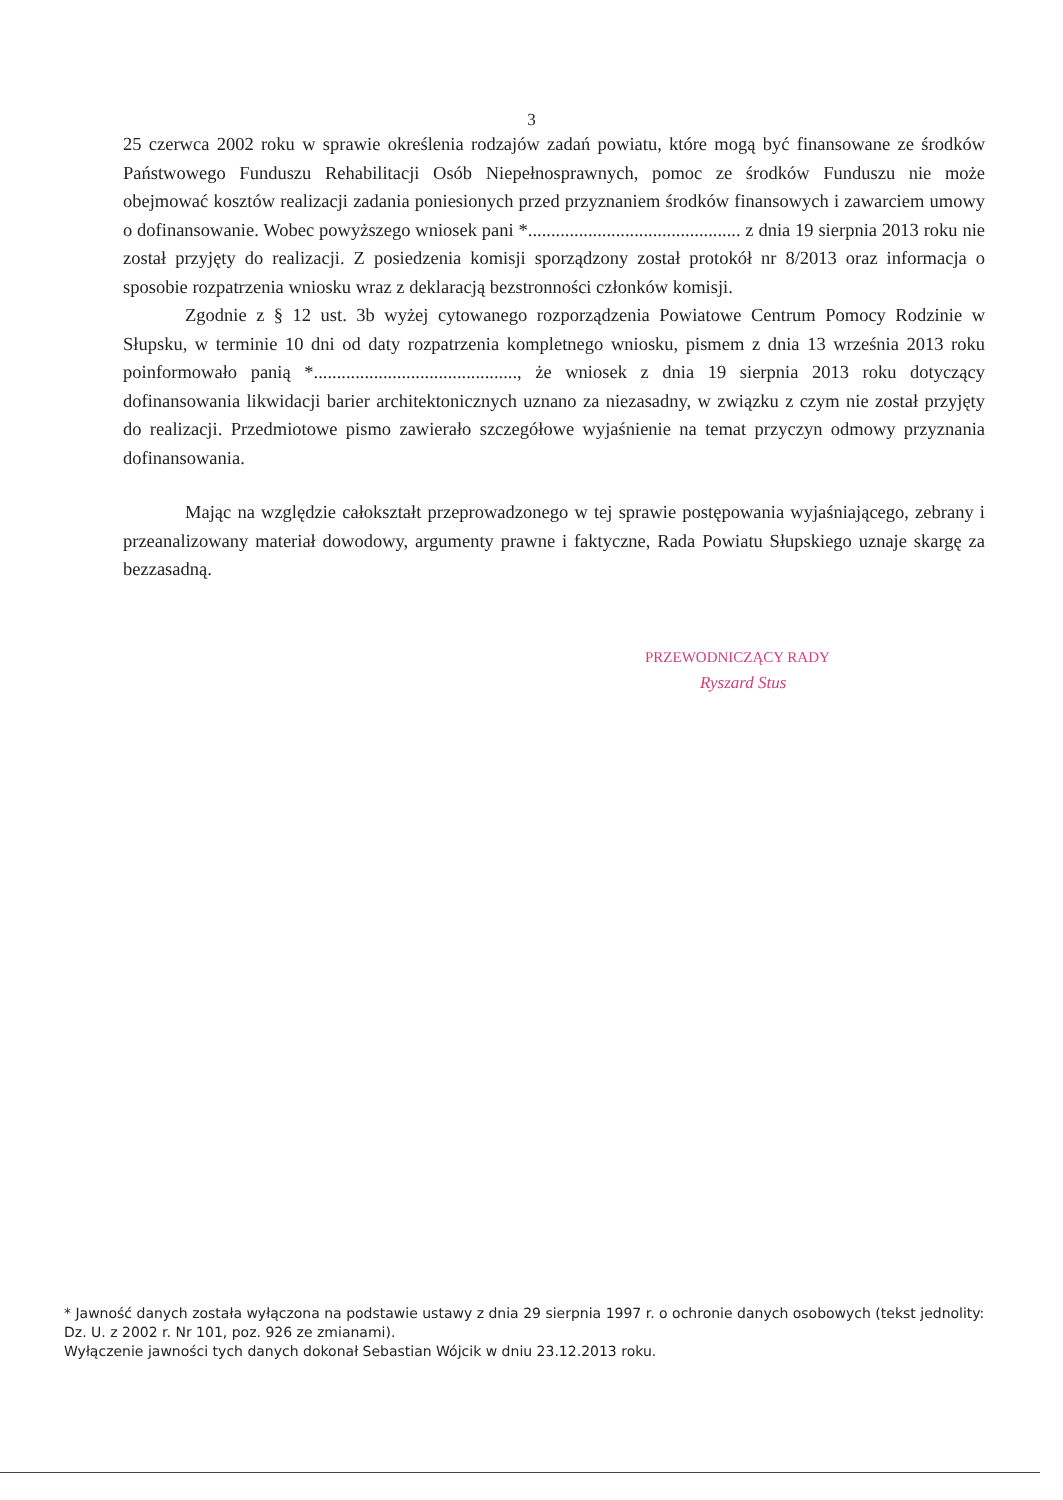3
25 czerwca 2002 roku w sprawie określenia rodzajów zadań powiatu, które mogą być finansowane ze środków Państwowego Funduszu Rehabilitacji Osób Niepełnosprawnych, pomoc ze środków Funduszu nie może obejmować kosztów realizacji zadania poniesionych przed przyznaniem środków finansowych i zawarciem umowy o dofinansowanie. Wobec powyższego wniosek pani *.............................................. z dnia 19 sierpnia 2013 roku nie został przyjęty do realizacji. Z posiedzenia komisji sporządzony został protokół nr 8/2013 oraz informacja o sposobie rozpatrzenia wniosku wraz z deklaracją bezstronności członków komisji.
Zgodnie z § 12 ust. 3b wyżej cytowanego rozporządzenia Powiatowe Centrum Pomocy Rodzinie w Słupsku, w terminie 10 dni od daty rozpatrzenia kompletnego wniosku, pismem z dnia 13 września 2013 roku poinformowało panią *............................................, że wniosek z dnia 19 sierpnia 2013 roku dotyczący dofinansowania likwidacji barier architektonicznych uznano za niezasadny, w związku z czym nie został przyjęty do realizacji. Przedmiotowe pismo zawierało szczegółowe wyjaśnienie na temat przyczyn odmowy przyznania dofinansowania.
Mając na względzie całokształt przeprowadzonego w tej sprawie postępowania wyjaśniającego, zebrany i przeanalizowany materiał dowodowy, argumenty prawne i faktyczne, Rada Powiatu Słupskiego uznaje skargę za bezzasadną.
PRZEWODNICZĄCY RADY
Ryszard Stus
* Jawność danych została wyłączona na podstawie ustawy z dnia 29 sierpnia 1997 r. o ochronie danych osobowych (tekst jednolity: Dz. U. z 2002 r. Nr 101, poz. 926 ze zmianami).
Wyłączenie jawności tych danych dokonał Sebastian Wójcik w dniu 23.12.2013 roku.